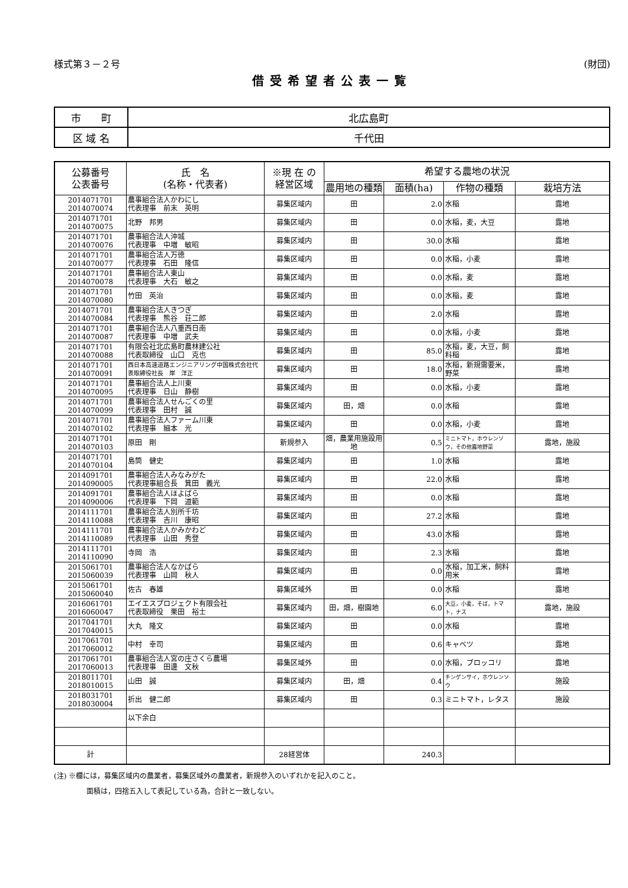様式第３－２号 (財団)
借受希望者公表一覧
| 市 町 | 北広島町 |
| 区 域 名 | 千代田 |
| 公募番号 公表番号 | 氏 名 (名称・代表者) | ※現 在 の 経営区域 | 希望する農地の状況 | | | |
| --- | --- | --- | --- | --- | --- | --- |
| | | | 農用地の種類 | 面積(ha) | 作物の種類 | 栽培方法 |
| 2014071701 2014070074 | 農事組合法人かわにし 代表理事 前末 英明 | 募集区域内 | 田 | 2.0 | 水稲 | 露地 |
| 2014071701 2014070075 | 北野 邦男 | 募集区域内 | 田 | 0.0 | 水稲，麦，大豆 | 露地 |
| 2014071701 2014070076 | 農事組合法人沖城 代表理事 中増 敏昭 | 募集区域内 | 田 | 30.0 | 水稲 | 露地 |
| 2014071701 2014070077 | 農事組合法人万徳 代表理事 石田 隆信 | 募集区域内 | 田 | 0.0 | 水稲，小麦 | 露地 |
| 2014071701 2014070078 | 農事組合法人東山 代表理事 大石 敏之 | 募集区域内 | 田 | 0.0 | 水稲，麦 | 露地 |
| 2014071701 2014070080 | 竹田 英治 | 募集区域内 | 田 | 0.0 | 水稲，麦 | 露地 |
| 2014071701 2014070084 | 農事組合法人きつぎ 代表理事 熊谷 荘二郎 | 募集区域内 | 田 | 2.0 | 水稲 | 露地 |
| 2014071701 2014070087 | 農事組合法人八重西日南 代表理事 中増 武夫 | 募集区域内 | 田 | 0.0 | 水稲，小麦 | 露地 |
| 2014071701 2014070088 | 有限会社北広島町農林建公社 代表取締役 山口 克也 | 募集区域内 | 田 | 85.0 | 水稲，麦，大豆，飼料稲 | 露地 |
| 2014071701 2014070091 | 西日本高速道路エンジニアリング中国株式会社代表取締役社長 岸 洋正 | 募集区域内 | 田 | 18.0 | 水稲，新規需要米，野菜 | 露地 |
| 2014071701 2014070095 | 農事組合法人上川東 代表理事 日山 静樹 | 募集区域内 | 田 | 0.0 | 水稲，小麦 | 露地 |
| 2014071701 2014070099 | 農事組合法人せんごくの里 代表理事 田村 誠 | 募集区域内 | 田，畑 | 0.0 | 水稲 | 露地 |
| 2014071701 2014070102 | 農事組合法人ファーム川東 代表理事 細本 光 | 募集区域内 | 田 | 0.0 | 水稲，小麦 | 露地 |
| 2014071701 2014070103 | 原田 剛 | 新規参入 | 畑，農業用施設用地 | 0.5 | ミニトマト，ホウレンソウ，その他露地野菜 | 露地，施設 |
| 2014071701 2014070104 | 島筒 健史 | 募集区域内 | 田 | 1.0 | 水稲 | 露地 |
| 2014091701 2014090005 | 農事組合法人みなみがた 代表理事組合長 箕田 義光 | 募集区域内 | 田 | 22.0 | 水稲 | 露地 |
| 2014091701 2014090006 | 農事組合法人ほよばら 代表理事 下岡 道範 | 募集区域内 | 田 | 0.0 | 水稲 | 露地 |
| 2014111701 2014110088 | 農事組合法人別所千坊 代表理事 吉川 康昭 | 募集区域内 | 田 | 27.2 | 水稲 | 露地 |
| 2014111701 2014110089 | 農事組合法人かみかわど 代表理事 山田 秀登 | 募集区域内 | 田 | 43.0 | 水稲 | 露地 |
| 2014111701 2014110090 | 寺岡 浩 | 募集区域内 | 田 | 2.3 | 水稲 | 露地 |
| 2015061701 2015060039 | 農事組合法人なかばら 代表理事 山岡 秋人 | 募集区域内 | 田 | 0.0 | 水稲，加工米，飼料用米 | 露地 |
| 2015061701 2015060040 | 佐古 春雄 | 募集区域外 | 田 | 0.0 | 水稲 | 露地 |
| 2016061701 2016060047 | エイエスプロジェクト有限会社 代表取締役 栗田 裕士 | 募集区域内 | 田，畑，樹園地 | 6.0 | 大豆，小麦，そば，トマト，ナス | 露地，施設 |
| 2017041701 2017040015 | 大丸 隆文 | 募集区域内 | 田 | 0.0 | 水稲 | 露地 |
| 2017061701 2017060012 | 中村 幸司 | 募集区域内 | 田 | 0.6 | キャベツ | 露地 |
| 2017061701 2017060013 | 農事組合法人宮の庄さくら農場 代表理事 田邊 文秋 | 募集区域外 | 田 | 0.0 | 水稲，ブロッコリ | 露地 |
| 2018011701 2018010015 | 山田 誠 | 募集区域内 | 田，畑 | 0.4 | チンゲンサイ，ホウレンソウ | 施設 |
| 2018031701 2018030004 | 折出 健二郎 | 募集区域内 | 田 | 0.3 | ミニトマト，レタス | 施設 |
| | 以下余白 | | | | | |
| 計 | | 28経営体 | | 240.3 | | |
(注) ※欄には，募集区域内の農業者，募集区域外の農業者，新規参入のいずれかを記入のこと。
面積は，四捨五入して表記している為，合計と一致しない。